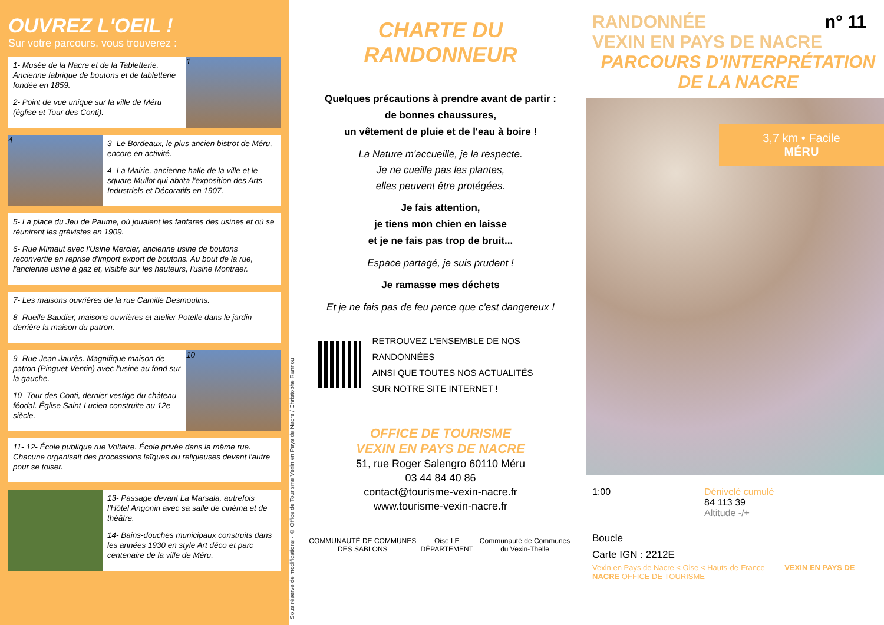OUVREZ L'OEIL !
Sur votre parcours, vous trouverez :
1- Musée de la Nacre et de la Tabletterie. Ancienne fabrique de boutons et de tabletterie fondée en 1859.
2- Point de vue unique sur la ville de Méru (église et Tour des Conti).
1
4
3- Le Bordeaux, le plus ancien bistrot de Méru, encore en activité.
4- La Mairie, ancienne halle de la ville et le square Mullot qui abrita l'exposition des Arts Industriels et Décoratifs en 1907.
5- La place du Jeu de Paume, où jouaient les fanfares des usines et où se réunirent les grévistes en 1909.
6- Rue Mimaut avec l'Usine Mercier, ancienne usine de boutons reconvertie en reprise d'import export de boutons. Au bout de la rue, l'ancienne usine à gaz et, visible sur les hauteurs, l'usine Montraer.
7- Les maisons ouvrières de la rue Camille Desmoulins.
8- Ruelle Baudier, maisons ouvrières et atelier Potelle dans le jardin derrière la maison du patron.
9- Rue Jean Jaurès. Magnifique maison de patron (Pinguet-Ventin) avec l'usine au fond sur la gauche.
10- Tour des Conti, dernier vestige du château féodal. Église Saint-Lucien construite au 12e siècle.
10
11- 12- École publique rue Voltaire. École privée dans la même rue. Chacune organisait des processions laïques ou religieuses devant l'autre pour se toiser.
13- Passage devant La Marsala, autrefois l'Hôtel Angonin avec sa salle de cinéma et de théâtre.
14- Bains-douches municipaux construits dans les années 1930 en style Art déco et parc centenaire de la ville de Méru.
Sous réserve de modifications - © Office de Tourisme Vexin en Pays de Nacre / Christophe Rannou
CHARTE DU
RANDONNEUR
Quelques précautions à prendre avant de partir :
de bonnes chaussures,
un vêtement de pluie et de l'eau à boire !
La Nature m'accueille, je la respecte.
Je ne cueille pas les plantes,
elles peuvent être protégées.
Je fais attention,
je tiens mon chien en laisse
et je ne fais pas trop de bruit...
Espace partagé, je suis prudent !
Je ramasse mes déchets
Et je ne fais pas de feu parce que c'est dangereux !
RETROUVEZ L'ENSEMBLE DE NOS RANDONNÉES
AINSI QUE TOUTES NOS ACTUALITÉS
SUR NOTRE SITE INTERNET !
OFFICE DE TOURISME
VEXIN EN PAYS DE NACRE
51, rue Roger Salengro 60110 Méru
03 44 84 40 86
contact@tourisme-vexin-nacre.fr
www.tourisme-vexin-nacre.fr
COMMUNAUTÉ DE COMMUNES DES SABLONS Oise LE DÉPARTEMENT Communauté de Communes du Vexin-Thelle
RANDONNÉE n° 11
VEXIN EN PAYS DE NACRE
PARCOURS D'INTERPRÉTATION
DE LA NACRE
3,7 km • Facile
MÉRU
1:00 Dénivelé cumulé
84 113 39
Altitude -/+
Boucle
Carte IGN : 2212E
Vexin en Pays de Nacre < Oise < Hauts-de-France VEXIN EN PAYS DE NACRE OFFICE DE TOURISME